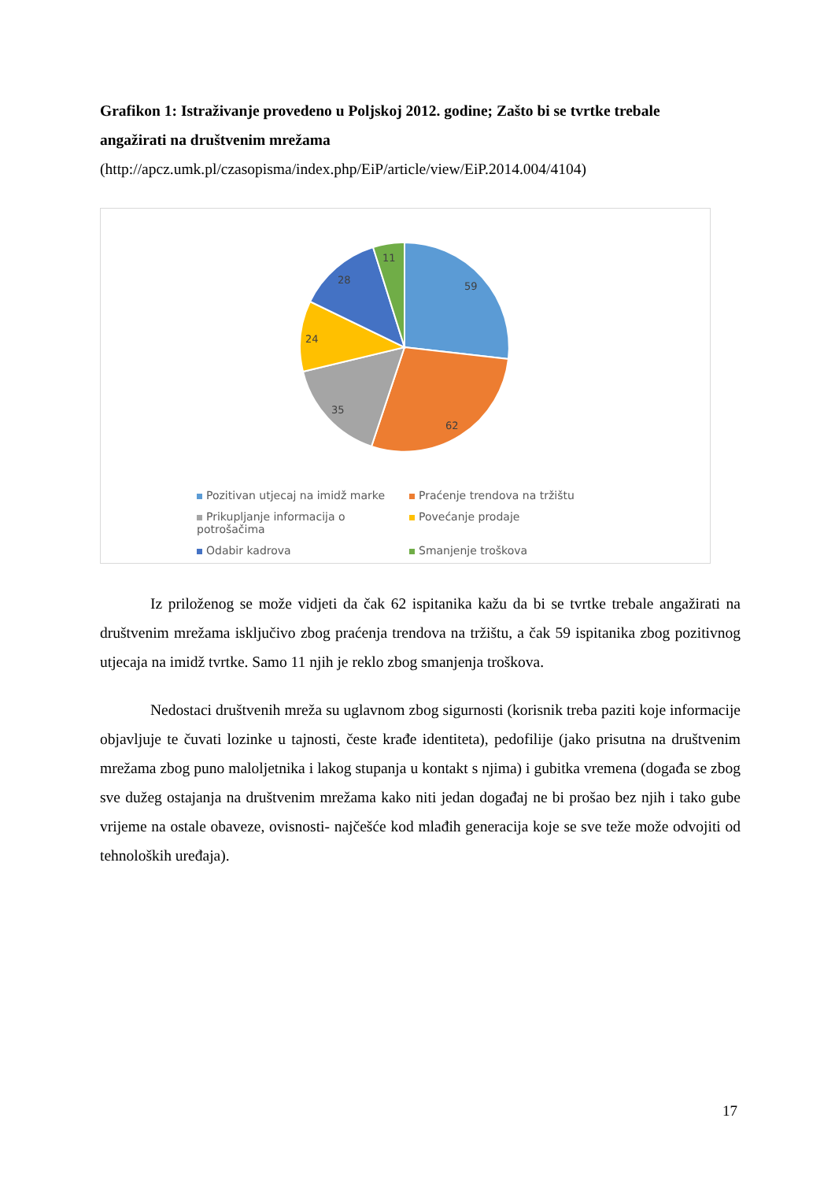Grafikon 1: Istraživanje provedeno u Poljskoj 2012. godine; Zašto bi se tvrtke trebale angažirati na društvenim mrežama
(http://apcz.umk.pl/czasopisma/index.php/EiP/article/view/EiP.2014.004/4104)
59
62
35
24
28
11
Pozitivan utjecaj na imidž marke
Praćenje trendova na tržištu
Prikupljanje informacija o potrošačima
Povećanje prodaje
Odabir kadrova
Smanjenje troškova
Iz priloženog se može vidjeti da čak 62 ispitanika kažu da bi se tvrtke trebale angažirati na društvenim mrežama isključivo zbog praćenja trendova na tržištu, a čak 59 ispitanika zbog pozitivnog utjecaja na imidž tvrtke. Samo 11 njih je reklo zbog smanjenja troškova.
Nedostaci društvenih mreža su uglavnom zbog sigurnosti (korisnik treba paziti koje informacije objavljuje te čuvati lozinke u tajnosti, česte krađe identiteta), pedofilije (jako prisutna na društvenim mrežama zbog puno maloljetnika i lakog stupanja u kontakt s njima) i gubitka vremena (događa se zbog sve dužeg ostajanja na društvenim mrežama kako niti jedan događaj ne bi prošao bez njih i tako gube vrijeme na ostale obaveze, ovisnosti- najčešće kod mlađih generacija koje se sve teže može odvojiti od tehnoloških uređaja).
17